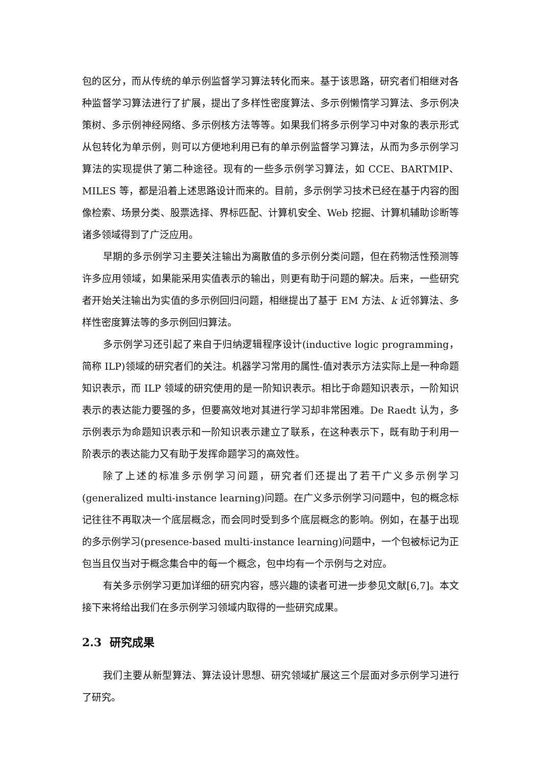包的区分，而从传统的单示例监督学习算法转化而来。基于该思路，研究者们相继对各种监督学习算法进行了扩展，提出了多样性密度算法、多示例懒惰学习算法、多示例决策树、多示例神经网络、多示例核方法等等。如果我们将多示例学习中对象的表示形式从包转化为单示例，则可以方便地利用已有的单示例监督学习算法，从而为多示例学习算法的实现提供了第二种途径。现有的一些多示例学习算法，如 CCE、BARTMIP、MILES 等，都是沿着上述思路设计而来的。目前，多示例学习技术已经在基于内容的图像检索、场景分类、股票选择、界标匹配、计算机安全、Web 挖掘、计算机辅助诊断等诸多领域得到了广泛应用。
早期的多示例学习主要关注输出为离散值的多示例分类问题，但在药物活性预测等许多应用领域，如果能采用实值表示的输出，则更有助于问题的解决。后来，一些研究者开始关注输出为实值的多示例回归问题，相继提出了基于 EM 方法、k 近邻算法、多样性密度算法等的多示例回归算法。
多示例学习还引起了来自于归纳逻辑程序设计(inductive logic programming，简称 ILP)领域的研究者们的关注。机器学习常用的属性-值对表示方法实际上是一种命题知识表示，而 ILP 领域的研究使用的是一阶知识表示。相比于命题知识表示，一阶知识表示的表达能力要强的多，但要高效地对其进行学习却非常困难。De Raedt 认为，多示例表示为命题知识表示和一阶知识表示建立了联系，在这种表示下，既有助于利用一阶表示的表达能力又有助于发挥命题学习的高效性。
除了上述的标准多示例学习问题，研究者们还提出了若干广义多示例学习(generalized multi-instance learning)问题。在广义多示例学习问题中，包的概念标记往往不再取决一个底层概念，而会同时受到多个底层概念的影响。例如，在基于出现的多示例学习(presence-based multi-instance learning)问题中，一个包被标记为正包当且仅当对于概念集合中的每一个概念，包中均有一个示例与之对应。
有关多示例学习更加详细的研究内容，感兴趣的读者可进一步参见文献[6,7]。本文接下来将给出我们在多示例学习领域内取得的一些研究成果。
2.3 研究成果
我们主要从新型算法、算法设计思想、研究领域扩展这三个层面对多示例学习进行了研究。